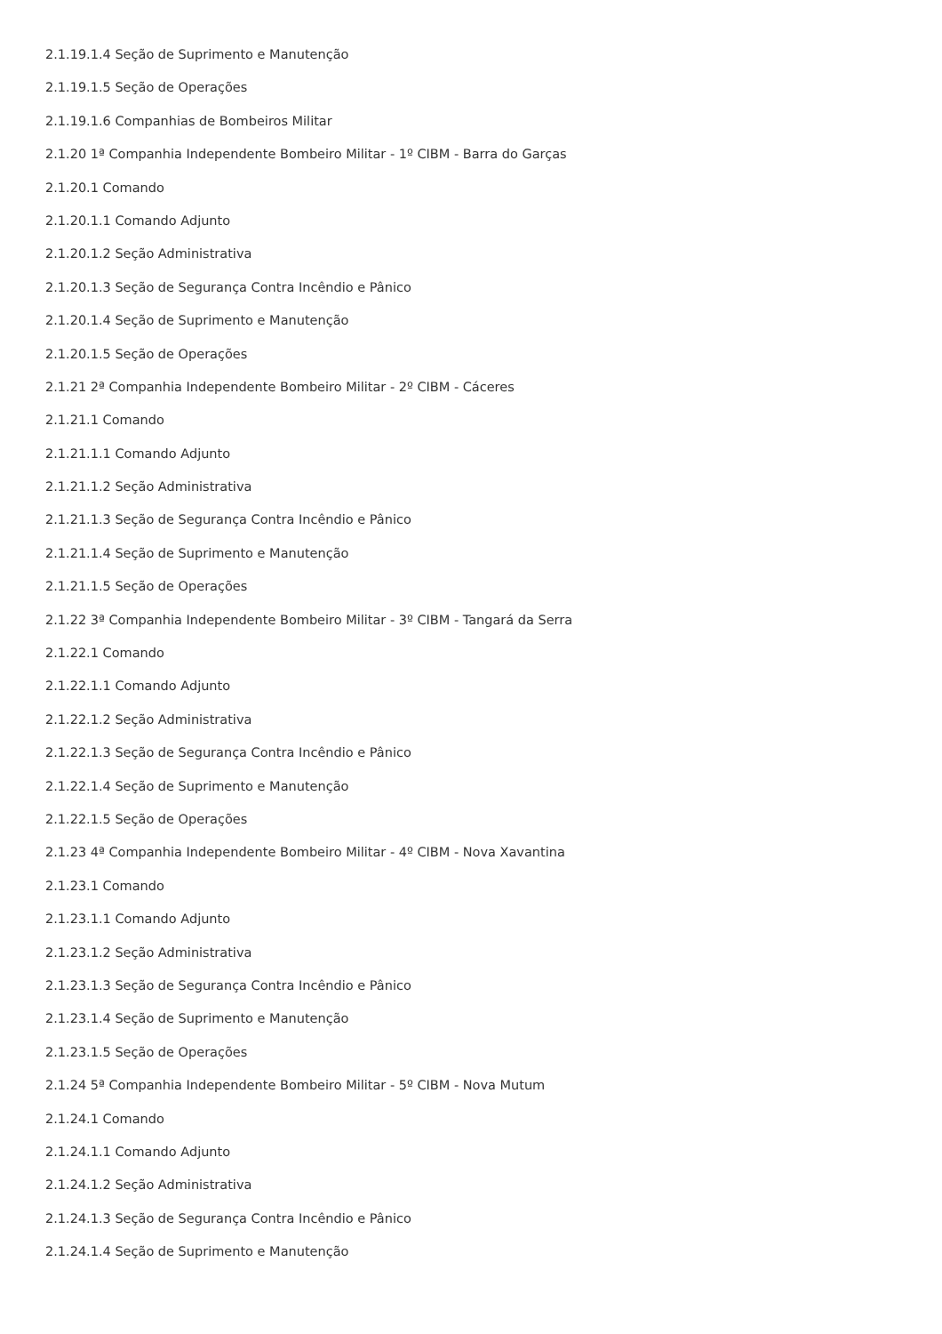2.1.19.1.4 Seção de Suprimento e Manutenção
2.1.19.1.5 Seção de Operações
2.1.19.1.6 Companhias de Bombeiros Militar
2.1.20 1ª Companhia Independente Bombeiro Militar - 1º CIBM - Barra do Garças
2.1.20.1 Comando
2.1.20.1.1 Comando Adjunto
2.1.20.1.2 Seção Administrativa
2.1.20.1.3 Seção de Segurança Contra Incêndio e Pânico
2.1.20.1.4 Seção de Suprimento e Manutenção
2.1.20.1.5 Seção de Operações
2.1.21 2ª Companhia Independente Bombeiro Militar - 2º CIBM - Cáceres
2.1.21.1 Comando
2.1.21.1.1 Comando Adjunto
2.1.21.1.2 Seção Administrativa
2.1.21.1.3 Seção de Segurança Contra Incêndio e Pânico
2.1.21.1.4 Seção de Suprimento e Manutenção
2.1.21.1.5 Seção de Operações
2.1.22 3ª Companhia Independente Bombeiro Militar - 3º CIBM - Tangará da Serra
2.1.22.1 Comando
2.1.22.1.1 Comando Adjunto
2.1.22.1.2 Seção Administrativa
2.1.22.1.3 Seção de Segurança Contra Incêndio e Pânico
2.1.22.1.4 Seção de Suprimento e Manutenção
2.1.22.1.5 Seção de Operações
2.1.23 4ª Companhia Independente Bombeiro Militar - 4º CIBM - Nova Xavantina
2.1.23.1 Comando
2.1.23.1.1 Comando Adjunto
2.1.23.1.2 Seção Administrativa
2.1.23.1.3 Seção de Segurança Contra Incêndio e Pânico
2.1.23.1.4 Seção de Suprimento e Manutenção
2.1.23.1.5 Seção de Operações
2.1.24 5ª Companhia Independente Bombeiro Militar - 5º CIBM - Nova Mutum
2.1.24.1 Comando
2.1.24.1.1 Comando Adjunto
2.1.24.1.2 Seção Administrativa
2.1.24.1.3 Seção de Segurança Contra Incêndio e Pânico
2.1.24.1.4 Seção de Suprimento e Manutenção